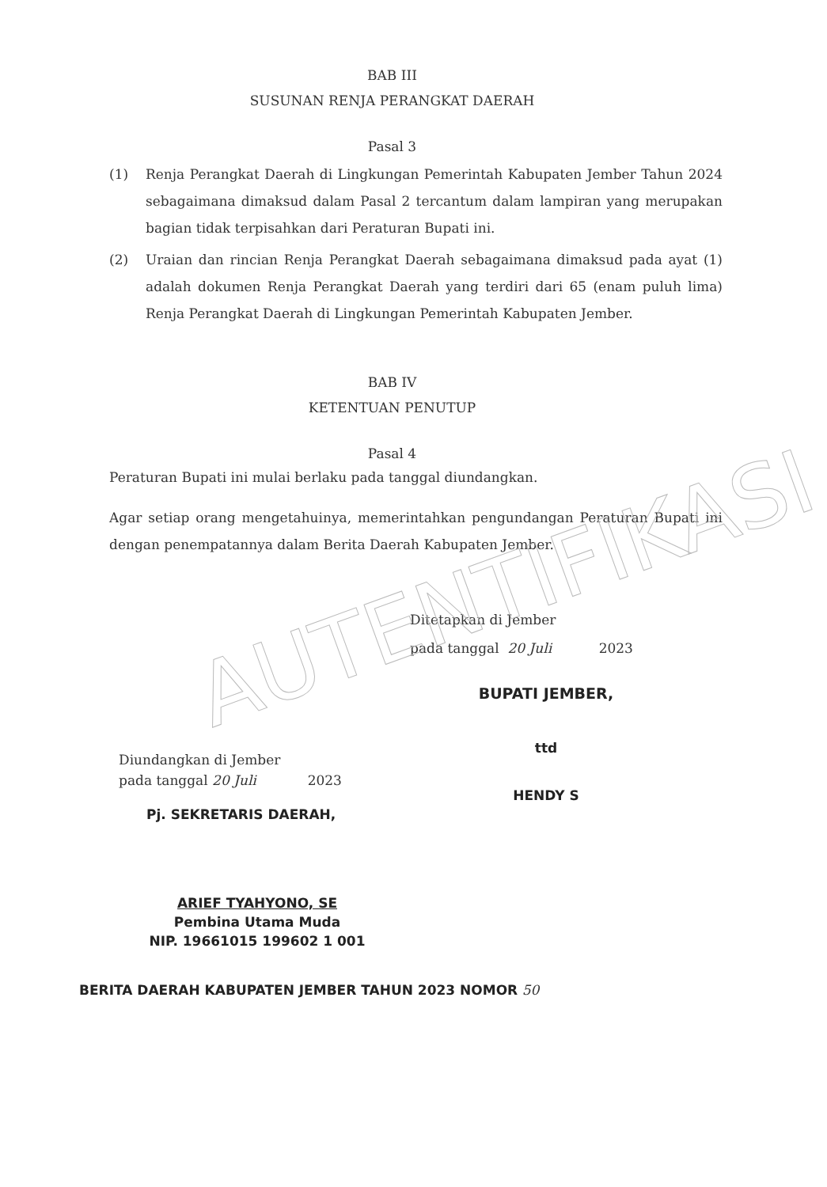AUTENTIFIKASI
BAB III
SUSUNAN RENJA PERANGKAT DAERAH
Pasal 3
(1) Renja Perangkat Daerah di Lingkungan Pemerintah Kabupaten Jember Tahun 2024 sebagaimana dimaksud dalam Pasal 2 tercantum dalam lampiran yang merupakan bagian tidak terpisahkan dari Peraturan Bupati ini.
(2) Uraian dan rincian Renja Perangkat Daerah sebagaimana dimaksud pada ayat (1) adalah dokumen Renja Perangkat Daerah yang terdiri dari 65 (enam puluh lima) Renja Perangkat Daerah di Lingkungan Pemerintah Kabupaten Jember.
BAB IV
KETENTUAN PENUTUP
Pasal 4
Peraturan Bupati ini mulai berlaku pada tanggal diundangkan.
Agar setiap orang mengetahuinya, memerintahkan pengundangan Peraturan Bupati ini dengan penempatannya dalam Berita Daerah Kabupaten Jember.
Ditetapkan di Jember
pada tanggal 20 Juli 2023
Diundangkan di Jember
pada tanggal 20 Juli 2023
Pj. SEKRETARIS DAERAH,
ARIEF TYAHYONO, SE
Pembina Utama Muda
NIP. 19661015 199602 1 001
BUPATI JEMBER,
ttd
HENDY S
BERITA DAERAH KABUPATEN JEMBER TAHUN 2023 NOMOR 50